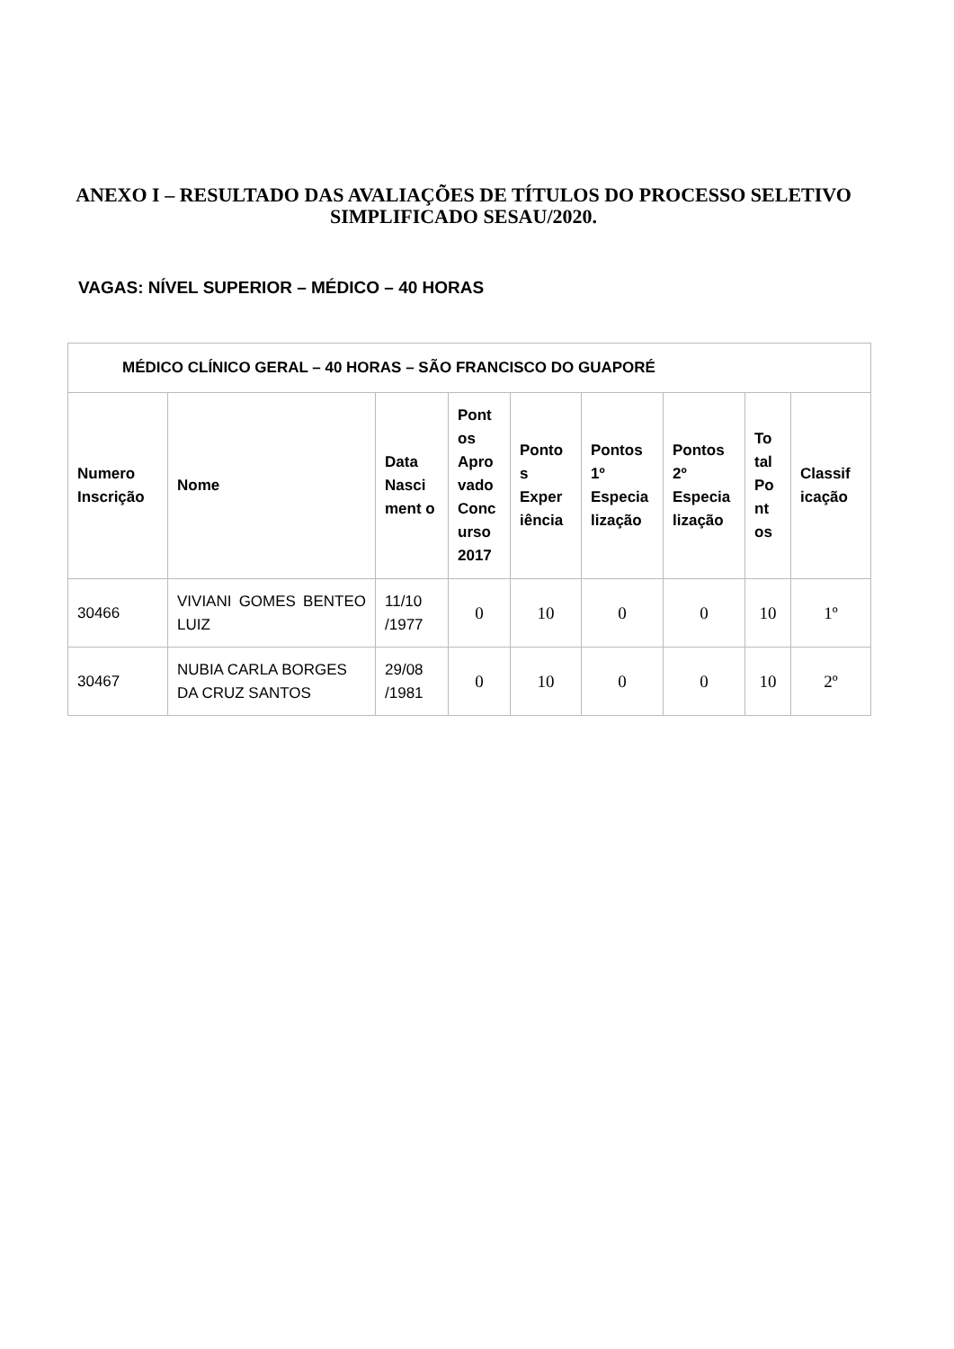ANEXO I – RESULTADO DAS AVALIAÇÕES DE TÍTULOS DO PROCESSO SELETIVO SIMPLIFICADO SESAU/2020.
VAGAS: NÍVEL SUPERIOR – MÉDICO – 40 HORAS
| MÉDICO CLÍNICO GERAL – 40 HORAS – SÃO FRANCISCO DO GUAPORÉ | | | | | | | | |
| --- | --- | --- | --- | --- | --- | --- | --- | --- |
| Numero Inscrição | Nome | Data Nasci ment o | Pont os Apro vado Conc urso 2017 | Ponto s Exper iência | Pontos 1º Especia lização | Pontos 2º Especia lização | To tal Po nt os | Classif icação |
| 30466 | VIVIANI GOMES BENTEO LUIZ | 11/10 /1977 | 0 | 10 | 0 | 0 | 10 | 1º |
| 30467 | NUBIA CARLA BORGES DA CRUZ SANTOS | 29/08 /1981 | 0 | 10 | 0 | 0 | 10 | 2º |